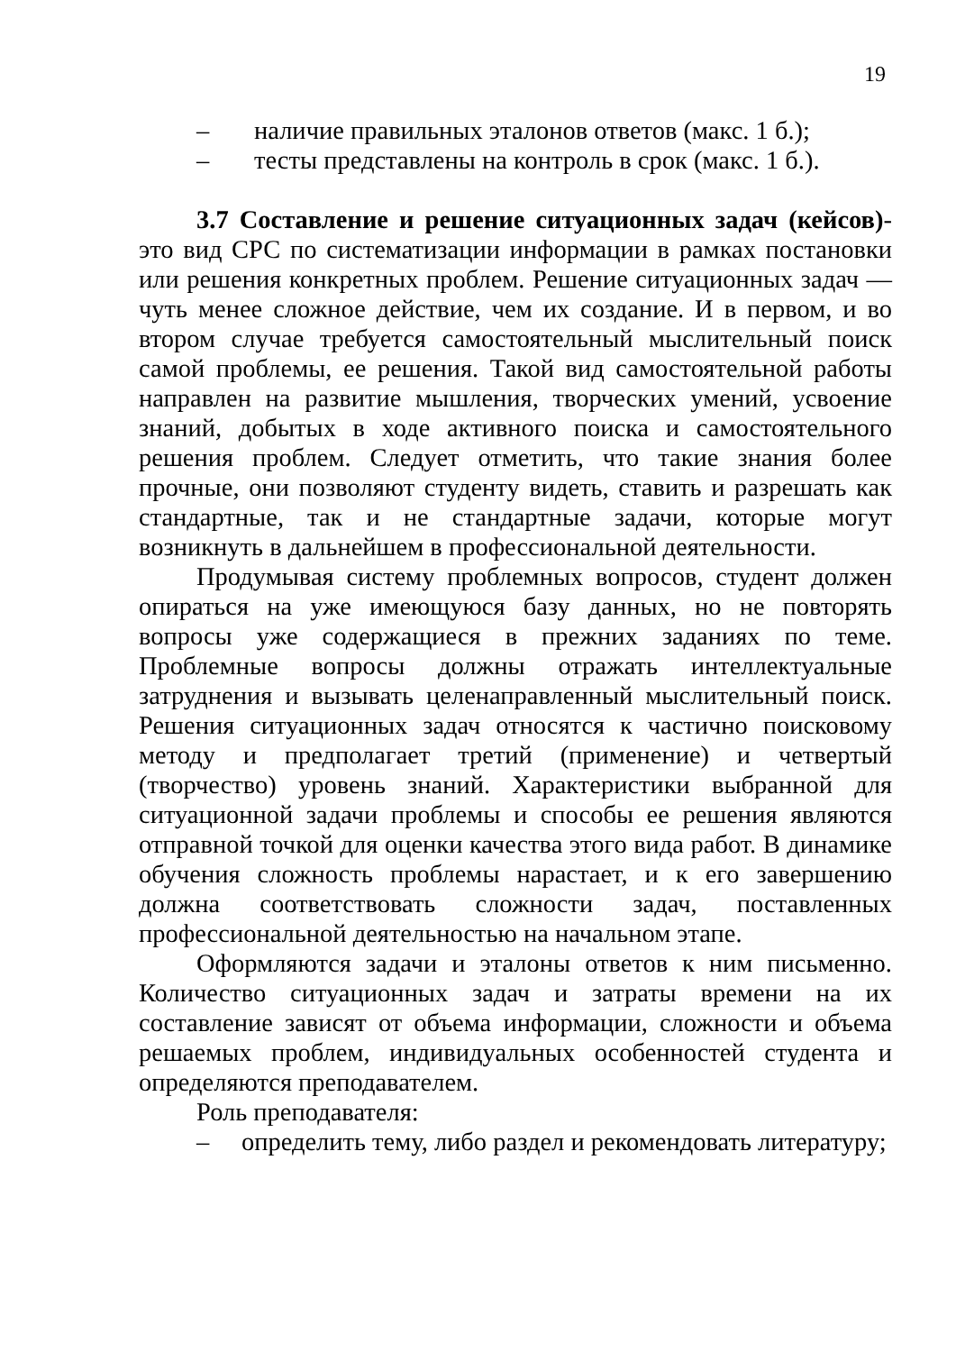19
– наличие правильных эталонов ответов (макс. 1 б.);
– тесты представлены на контроль в срок (макс. 1 б.).
3.7 Составление и решение ситуационных задач (кейсов)-это вид СРС по систематизации информации в рамках постановки или решения конкретных проблем. Решение ситуационных задач — чуть менее сложное действие, чем их создание. И в первом, и во втором случае требуется самостоятельный мыслительный поиск самой проблемы, ее решения. Такой вид самостоятельной работы направлен на развитие мышления, творческих умений, усвоение знаний, добытых в ходе активного поиска и самостоятельного решения проблем. Следует отметить, что такие знания более прочные, они позволяют студенту видеть, ставить и разрешать как стандартные, так и не стандартные задачи, которые могут возникнуть в дальнейшем в профессиональной деятельности.
Продумывая систему проблемных вопросов, студент должен опираться на уже имеющуюся базу данных, но не повторять вопросы уже содержащиеся в прежних заданиях по теме. Проблемные вопросы должны отражать интеллектуальные затруднения и вызывать целенаправленный мыслительный поиск. Решения ситуационных задач относятся к частично поисковому методу и предполагает третий (применение) и четвертый (творчество) уровень знаний. Характеристики выбранной для ситуационной задачи проблемы и способы ее решения являются отправной точкой для оценки качества этого вида работ. В динамике обучения сложность проблемы нарастает, и к его завершению должна соответствовать сложности задач, поставленных профессиональной деятельностью на начальном этапе.
Оформляются задачи и эталоны ответов к ним письменно. Количество ситуационных задач и затраты времени на их составление зависят от объема информации, сложности и объема решаемых проблем, индивидуальных особенностей студента и определяются преподавателем.
Роль преподавателя:
– определить тему, либо раздел и рекомендовать литературу;